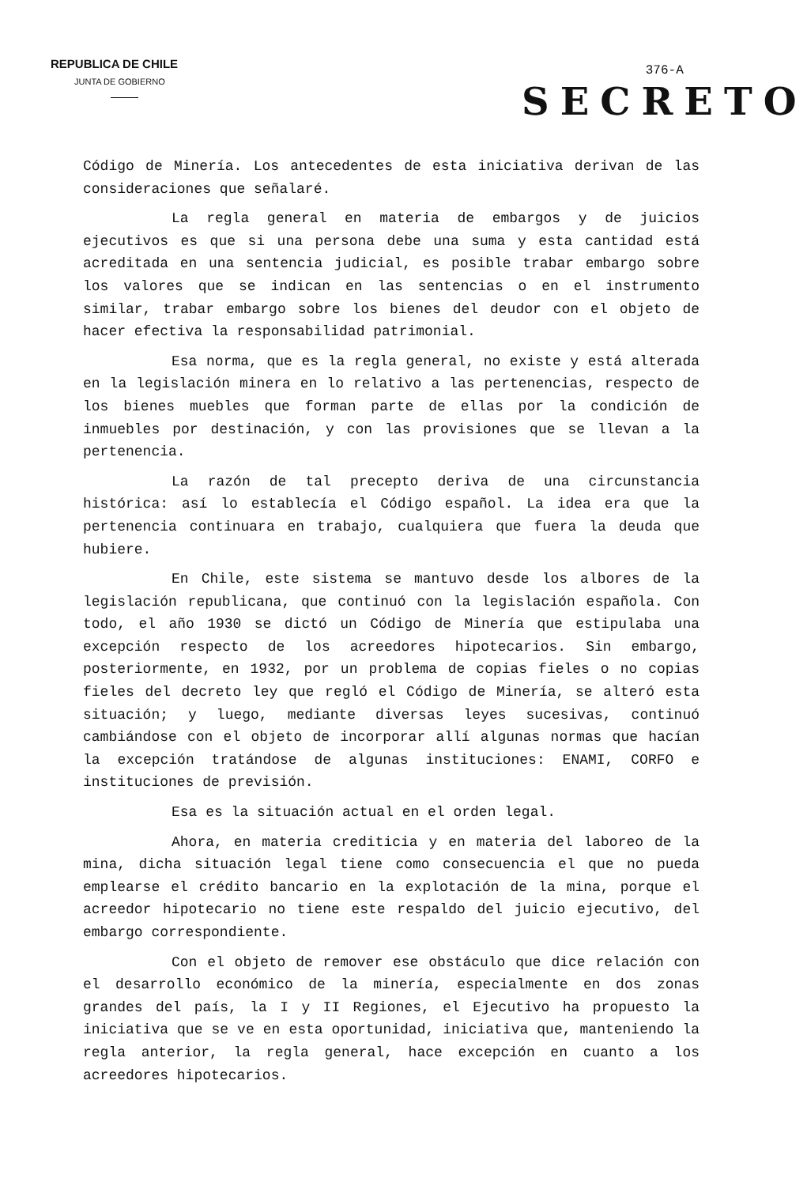REPUBLICA DE CHILE
JUNTA DE GOBIERNO
376-A
SECRETO
Código de Minería. Los antecedentes de esta iniciativa derivan de las consideraciones que señalaré.
La regla general en materia de embargos y de juicios ejecutivos es que si una persona debe una suma y esta cantidad está acreditada en una sentencia judicial, es posible trabar embargo sobre los valores que se indican en las sentencias o en el instrumento similar, trabar embargo sobre los bienes del deudor con el objeto de hacer efectiva la responsabilidad patrimonial.
Esa norma, que es la regla general, no existe y está alterada en la legislación minera en lo relativo a las pertenencias, respecto de los bienes muebles que forman parte de ellas por la condición de inmuebles por destinación, y con las provisiones que se llevan a la pertenencia.
La razón de tal precepto deriva de una circunstancia histórica: así lo establecía el Código español. La idea era que la pertenencia continuara en trabajo, cualquiera que fuera la deuda que hubiere.
En Chile, este sistema se mantuvo desde los albores de la legislación republicana, que continuó con la legislación española. Con todo, el año 1930 se dictó un Código de Minería que estipulaba una excepción respecto de los acreedores hipotecarios. Sin embargo, posteriormente, en 1932, por un problema de copias fieles o no copias fieles del decreto ley que regló el Código de Minería, se alteró esta situación; y luego, mediante diversas leyes sucesivas, continuó cambiándose con el objeto de incorporar allí algunas normas que hacían la excepción tratándose de algunas instituciones: ENAMI, CORFO e instituciones de previsión.
Esa es la situación actual en el orden legal.
Ahora, en materia crediticia y en materia del laboreo de la mina, dicha situación legal tiene como consecuencia el que no pueda emplearse el crédito bancario en la explotación de la mina, porque el acreedor hipotecario no tiene este respaldo del juicio ejecutivo, del embargo correspondiente.
Con el objeto de remover ese obstáculo que dice relación con el desarrollo económico de la minería, especialmente en dos zonas grandes del país, la I y II Regiones, el Ejecutivo ha propuesto la iniciativa que se ve en esta oportunidad, iniciativa que, manteniendo la regla anterior, la regla general, hace excepción en cuanto a los acreedores hipotecarios.